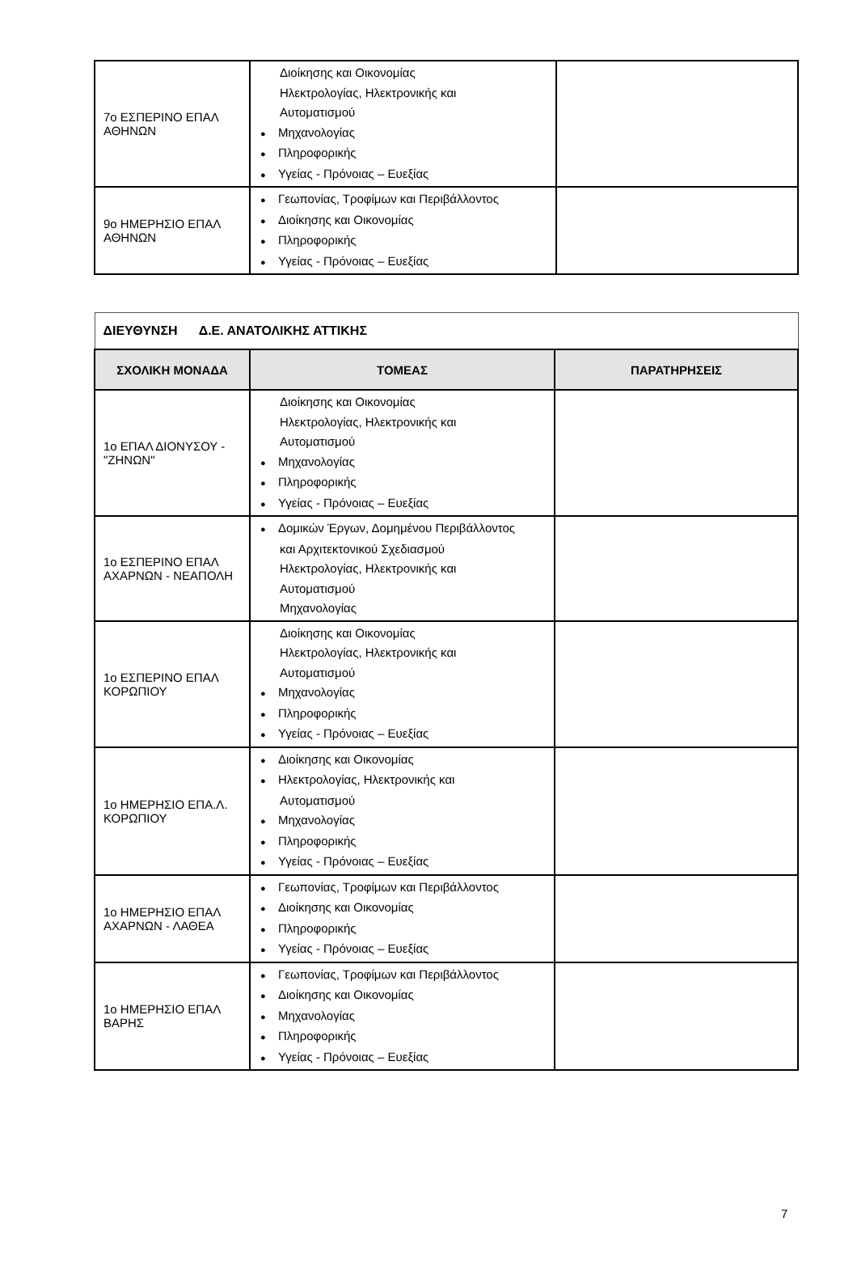| 7ο ΕΣΠΕΡΙΝΟ ΕΠΑΛ ΑΘΗΝΩΝ | Διοίκησης και Οικονομίας Ηλεκτρολογίας, Ηλεκτρονικής και Αυτοματισμού ● Μηχανολογίας ● Πληροφορικής ● Υγείας - Πρόνοιας – Ευεξίας | |
| 9ο ΗΜΕΡΗΣΙΟ ΕΠΑΛ ΑΘΗΝΩΝ | ● Γεωπονίας, Τροφίμων και Περιβάλλοντος ● Διοίκησης και Οικονομίας ● Πληροφορικής ● Υγείας - Πρόνοιας – Ευεξίας | |
| ΔΙΕΥΘΥΝΣΗ Δ.Ε. ΑΝΑΤΟΛΙΚΗΣ ΑΤΤΙΚΗΣ | | |
| --- | --- | --- |
| ΣΧΟΛΙΚΗ ΜΟΝΑΔΑ | ΤΟΜΕΑΣ | ΠΑΡΑΤΗΡΗΣΕΙΣ |
| 1ο ΕΠΑΛ ΔΙΟΝΥΣΟΥ - "ΖΗΝΩΝ" | Διοίκησης και Οικονομίας Ηλεκτρολογίας, Ηλεκτρονικής και Αυτοματισμού ● Μηχανολογίας ● Πληροφορικής ● Υγείας - Πρόνοιας – Ευεξίας | |
| 1ο ΕΣΠΕΡΙΝΟ ΕΠΑΛ ΑΧΑΡΝΩΝ - ΝΕΑΠΟΛΗ | ● Δομικών Έργων, Δομημένου Περιβάλλοντος και Αρχιτεκτονικού Σχεδιασμού Ηλεκτρολογίας, Ηλεκτρονικής και Αυτοματισμού Μηχανολογίας | |
| 1ο ΕΣΠΕΡΙΝΟ ΕΠΑΛ ΚΟΡΩΠΙΟΥ | Διοίκησης και Οικονομίας Ηλεκτρολογίας, Ηλεκτρονικής και Αυτοματισμού ● Μηχανολογίας ● Πληροφορικής ● Υγείας - Πρόνοιας – Ευεξίας | |
| 1ο ΗΜΕΡΗΣΙΟ ΕΠΑ.Λ. ΚΟΡΩΠΙΟΥ | ● Διοίκησης και Οικονομίας ● Ηλεκτρολογίας, Ηλεκτρονικής και Αυτοματισμού ● Μηχανολογίας ● Πληροφορικής ● Υγείας - Πρόνοιας – Ευεξίας | |
| 1ο ΗΜΕΡΗΣΙΟ ΕΠΑΛ ΑΧΑΡΝΩΝ - ΛΑΘΕΑ | ● Γεωπονίας, Τροφίμων και Περιβάλλοντος ● Διοίκησης και Οικονομίας ● Πληροφορικής ● Υγείας - Πρόνοιας – Ευεξίας | |
| 1ο ΗΜΕΡΗΣΙΟ ΕΠΑΛ ΒΑΡΗΣ | ● Γεωπονίας, Τροφίμων και Περιβάλλοντος ● Διοίκησης και Οικονομίας ● Μηχανολογίας ● Πληροφορικής ● Υγείας - Πρόνοιας – Ευεξίας | |
7